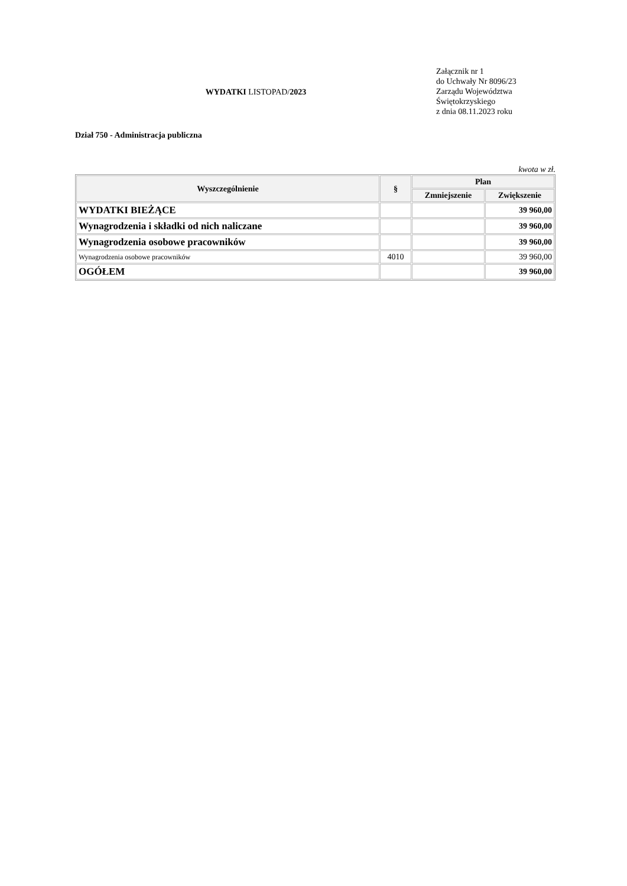WYDATKI LISTOPAD/2023
Załącznik nr 1
do Uchwały Nr 8096/23
Zarządu Województwa
Świętokrzyskiego
z dnia 08.11.2023 roku
Dział 750 - Administracja publiczna
kwota w zł.
| Wyszczególnienie | § | Plan | |
| --- | --- | --- | --- |
| | | Zmniejszenie | Zwiększenie |
| WYDATKI BIEŻĄCE | | | 39 960,00 |
| Wynagrodzenia i składki od nich naliczane | | | 39 960,00 |
| Wynagrodzenia osobowe pracowników | | | 39 960,00 |
| Wynagrodzenia osobowe pracowników | 4010 | | 39 960,00 |
| OGÓŁEM | | | 39 960,00 |